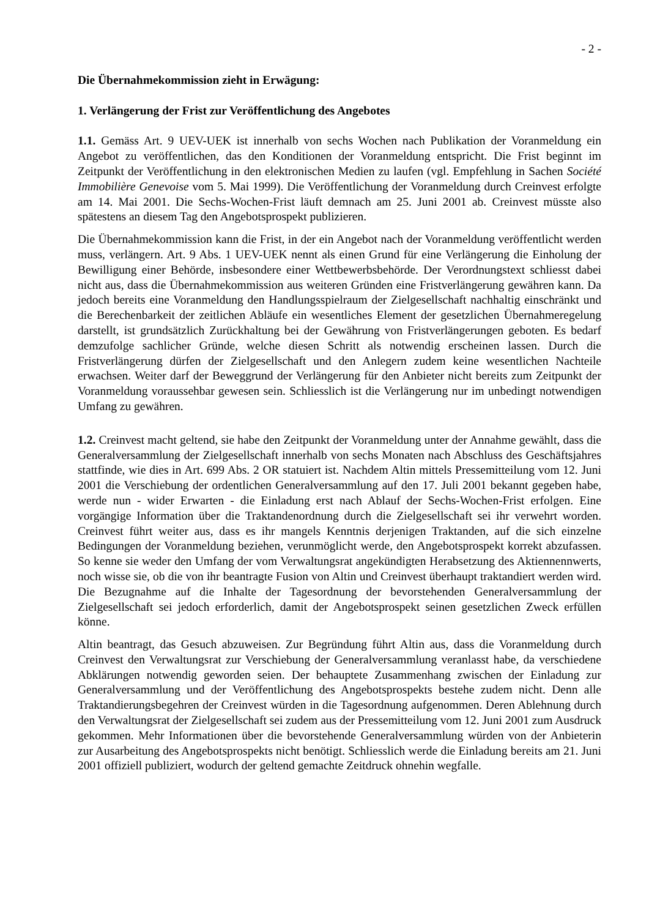- 2 -
Die Übernahmekommission zieht in Erwägung:
1. Verlängerung der Frist zur Veröffentlichung des Angebotes
1.1. Gemäss Art. 9 UEV-UEK ist innerhalb von sechs Wochen nach Publikation der Voranmeldung ein Angebot zu veröffentlichen, das den Konditionen der Voranmeldung entspricht. Die Frist beginnt im Zeitpunkt der Veröffentlichung in den elektronischen Medien zu laufen (vgl. Empfehlung in Sachen Société Immobilière Genevoise vom 5. Mai 1999). Die Veröffentlichung der Voranmeldung durch Creinvest erfolgte am 14. Mai 2001. Die Sechs-Wochen-Frist läuft demnach am 25. Juni 2001 ab. Creinvest müsste also spätestens an diesem Tag den Angebotsprospekt publizieren.
Die Übernahmekommission kann die Frist, in der ein Angebot nach der Voranmeldung veröffentlicht werden muss, verlängern. Art. 9 Abs. 1 UEV-UEK nennt als einen Grund für eine Verlängerung die Einholung der Bewilligung einer Behörde, insbesondere einer Wettbewerbsbehörde. Der Verordnungstext schliesst dabei nicht aus, dass die Übernahmekommission aus weiteren Gründen eine Fristverlängerung gewähren kann. Da jedoch bereits eine Voranmeldung den Handlungsspielraum der Zielgesellschaft nachhaltig einschränkt und die Berechenbarkeit der zeitlichen Abläufe ein wesentliches Element der gesetzlichen Übernahmeregelung darstellt, ist grundsätzlich Zurückhaltung bei der Gewährung von Fristverlängerungen geboten. Es bedarf demzufolge sachlicher Gründe, welche diesen Schritt als notwendig erscheinen lassen. Durch die Fristverlängerung dürfen der Zielgesellschaft und den Anlegern zudem keine wesentlichen Nachteile erwachsen. Weiter darf der Beweggrund der Verlängerung für den Anbieter nicht bereits zum Zeitpunkt der Voranmeldung voraussehbar gewesen sein. Schliesslich ist die Verlängerung nur im unbedingt notwendigen Umfang zu gewähren.
1.2. Creinvest macht geltend, sie habe den Zeitpunkt der Voranmeldung unter der Annahme gewählt, dass die Generalversammlung der Zielgesellschaft innerhalb von sechs Monaten nach Abschluss des Geschäftsjahres stattfinde, wie dies in Art. 699 Abs. 2 OR statuiert ist. Nachdem Altin mittels Pressemitteilung vom 12. Juni 2001 die Verschiebung der ordentlichen Generalversammlung auf den 17. Juli 2001 bekannt gegeben habe, werde nun - wider Erwarten - die Einladung erst nach Ablauf der Sechs-Wochen-Frist erfolgen. Eine vorgängige Information über die Traktandenordnung durch die Zielgesellschaft sei ihr verwehrt worden. Creinvest führt weiter aus, dass es ihr mangels Kenntnis derjenigen Traktanden, auf die sich einzelne Bedingungen der Voranmeldung beziehen, verunmöglicht werde, den Angebotsprospekt korrekt abzufassen. So kenne sie weder den Umfang der vom Verwaltungsrat angekündigten Herabsetzung des Aktiennennwerts, noch wisse sie, ob die von ihr beantragte Fusion von Altin und Creinvest überhaupt traktandiert werden wird. Die Bezugnahme auf die Inhalte der Tagesordnung der bevorstehenden Generalversammlung der Zielgesellschaft sei jedoch erforderlich, damit der Angebotsprospekt seinen gesetzlichen Zweck erfüllen könne.
Altin beantragt, das Gesuch abzuweisen. Zur Begründung führt Altin aus, dass die Voranmeldung durch Creinvest den Verwaltungsrat zur Verschiebung der Generalversammlung veranlasst habe, da verschiedene Abklärungen notwendig geworden seien. Der behauptete Zusammenhang zwischen der Einladung zur Generalversammlung und der Veröffentlichung des Angebotsprospekts bestehe zudem nicht. Denn alle Traktandierungsbegehren der Creinvest würden in die Tagesordnung aufgenommen. Deren Ablehnung durch den Verwaltungsrat der Zielgesellschaft sei zudem aus der Pressemitteilung vom 12. Juni 2001 zum Ausdruck gekommen. Mehr Informationen über die bevorstehende Generalversammlung würden von der Anbieterin zur Ausarbeitung des Angebotsprospekts nicht benötigt. Schliesslich werde die Einladung bereits am 21. Juni 2001 offiziell publiziert, wodurch der geltend gemachte Zeitdruck ohnehin wegfalle.